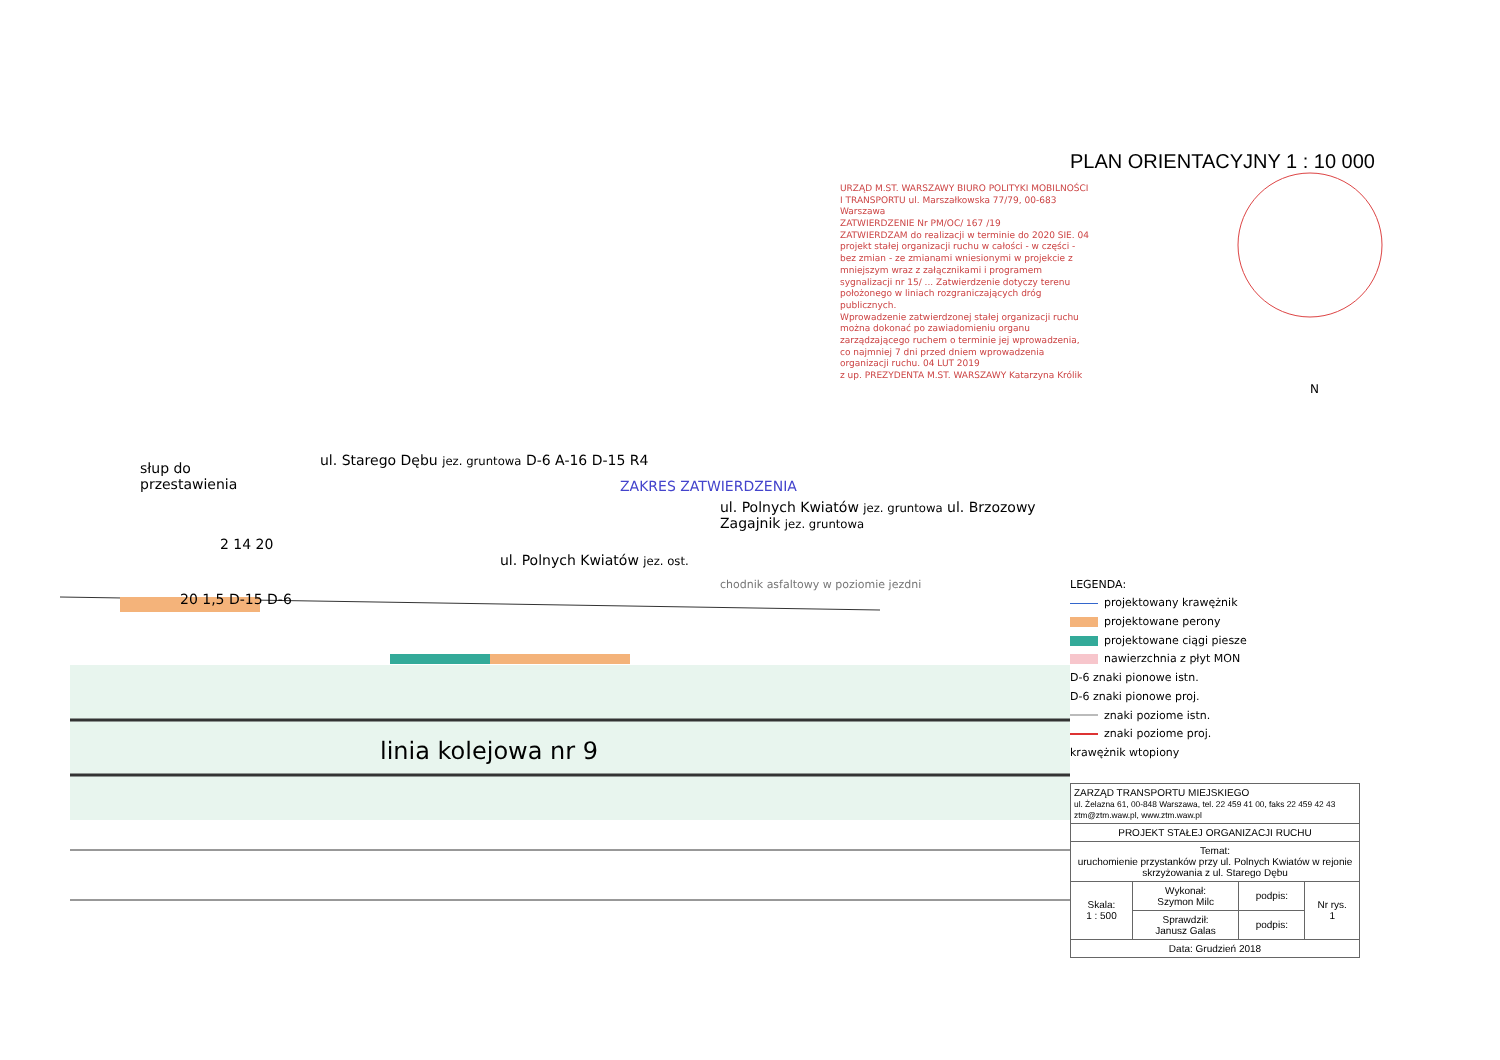słup do
przestawienia
ul. Starego Dębu jez. gruntowa D-6 A-16 D-15 R4
ZAKRES ZATWIERDZENIA
ul. Polnych Kwiatów jez. gruntowa ul. Brzozowy Zagajnik jez. gruntowa
2 14 20
ul. Polnych Kwiatów jez. ost.
chodnik asfaltowy w poziomie jezdni
20 1,5 D-15 D-6
linia kolejowa nr 9
PLAN ORIENTACYJNY 1 : 10 000
URZĄD M.ST. WARSZAWY BIURO POLITYKI MOBILNOŚCI I TRANSPORTU ul. Marszałkowska 77/79, 00-683 Warszawa
ZATWIERDZENIE Nr PM/OC/ 167 /19
ZATWIERDZAM do realizacji w terminie do 2020 SIE. 04 projekt stałej organizacji ruchu w całości - w części - bez zmian - ze zmianami wniesionymi w projekcie z mniejszym wraz z załącznikami i programem sygnalizacji nr 15/ ... Zatwierdzenie dotyczy terenu położonego w liniach rozgraniczających dróg publicznych.
Wprowadzenie zatwierdzonej stałej organizacji ruchu można dokonać po zawiadomieniu organu zarządzającego ruchem o terminie jej wprowadzenia, co najmniej 7 dni przed dniem wprowadzenia organizacji ruchu. 04 LUT 2019
z up. PREZYDENTA M.ST. WARSZAWY Katarzyna Królik
N
LEGENDA:
projektowany krawężnik
projektowane perony
projektowane ciągi piesze
nawierzchnia z płyt MON
D-6 znaki pionowe istn.
D-6 znaki pionowe proj.
znaki poziome istn.
znaki poziome proj.
krawężnik wtopiony
| ZARZĄD TRANSPORTU MIEJSKIEGO ul. Żelazna 61, 00-848 Warszawa, tel. 22 459 41 00, faks 22 459 42 43 ztm@ztm.waw.pl, www.ztm.waw.pl | | | |
| PROJEKT STAŁEJ ORGANIZACJI RUCHU | | | |
| Temat: uruchomienie przystanków przy ul. Polnych Kwiatów w rejonie skrzyżowania z ul. Starego Dębu | | | |
| Skala: 1 : 500 | Wykonał: Szymon Milc | podpis: | Nr rys. 1 |
| | Sprawdził: Janusz Galas | podpis: | |
| Data: Grudzień 2018 | | | |